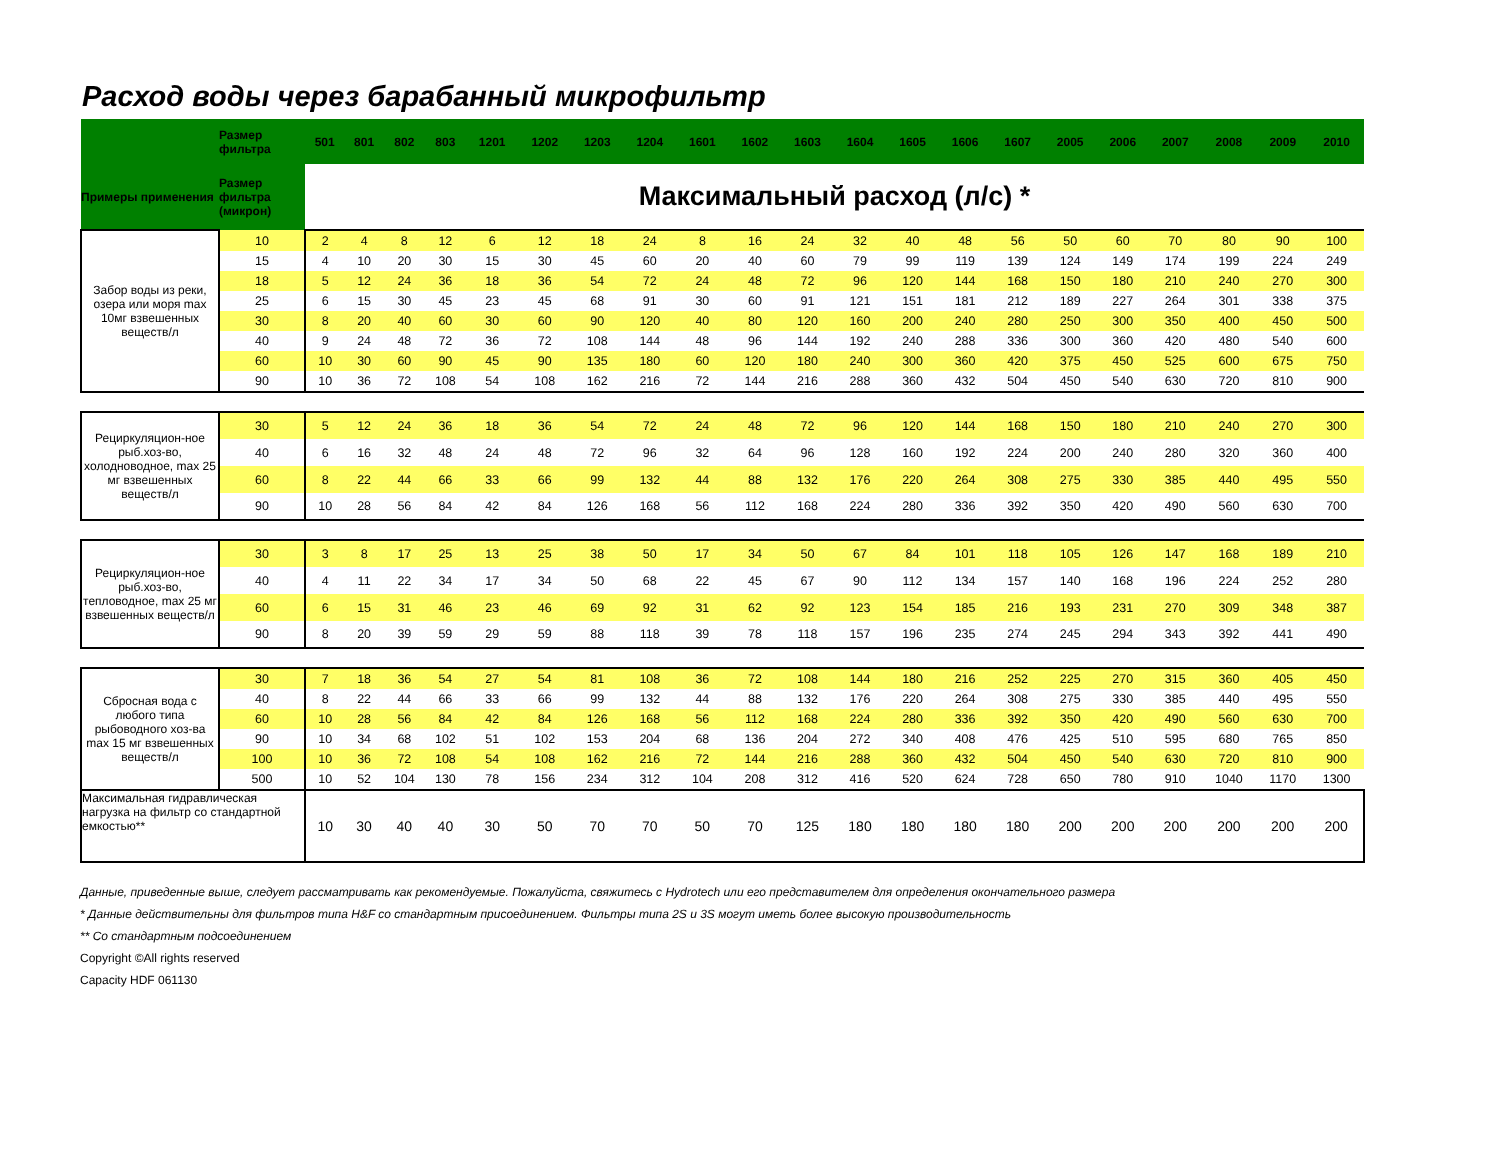Расход воды через барабанный микрофильтр
| | Размер фильтра | 501 | 801 | 802 | 803 | 1201 | 1202 | 1203 | 1204 | 1601 | 1602 | 1603 | 1604 | 1605 | 1606 | 1607 | 2005 | 2006 | 2007 | 2008 | 2009 | 2010 |
| --- | --- | --- | --- | --- | --- | --- | --- | --- | --- | --- | --- | --- | --- | --- | --- | --- | --- | --- | --- | --- | --- | --- |
| Примеры применения | Размер фильтра (микрон) | Максимальный расход (л/с) * | | | | | | | | | | | | | | | | | | | | |
| Забор воды из реки, озера или моря max 10мг взвешенных веществ/л | 10 | 2 | 4 | 8 | 12 | 6 | 12 | 18 | 24 | 8 | 16 | 24 | 32 | 40 | 48 | 56 | 50 | 60 | 70 | 80 | 90 | 100 |
| | 15 | 4 | 10 | 20 | 30 | 15 | 30 | 45 | 60 | 20 | 40 | 60 | 79 | 99 | 119 | 139 | 124 | 149 | 174 | 199 | 224 | 249 |
| | 18 | 5 | 12 | 24 | 36 | 18 | 36 | 54 | 72 | 24 | 48 | 72 | 96 | 120 | 144 | 168 | 150 | 180 | 210 | 240 | 270 | 300 |
| | 25 | 6 | 15 | 30 | 45 | 23 | 45 | 68 | 91 | 30 | 60 | 91 | 121 | 151 | 181 | 212 | 189 | 227 | 264 | 301 | 338 | 375 |
| | 30 | 8 | 20 | 40 | 60 | 30 | 60 | 90 | 120 | 40 | 80 | 120 | 160 | 200 | 240 | 280 | 250 | 300 | 350 | 400 | 450 | 500 |
| | 40 | 9 | 24 | 48 | 72 | 36 | 72 | 108 | 144 | 48 | 96 | 144 | 192 | 240 | 288 | 336 | 300 | 360 | 420 | 480 | 540 | 600 |
| | 60 | 10 | 30 | 60 | 90 | 45 | 90 | 135 | 180 | 60 | 120 | 180 | 240 | 300 | 360 | 420 | 375 | 450 | 525 | 600 | 675 | 750 |
| | 90 | 10 | 36 | 72 | 108 | 54 | 108 | 162 | 216 | 72 | 144 | 216 | 288 | 360 | 432 | 504 | 450 | 540 | 630 | 720 | 810 | 900 |
| Рециркуляцион-ное рыб.хоз-во, холодноводное, max 25 мг взвешенных веществ/л | 30 | 5 | 12 | 24 | 36 | 18 | 36 | 54 | 72 | 24 | 48 | 72 | 96 | 120 | 144 | 168 | 150 | 180 | 210 | 240 | 270 | 300 |
| | 40 | 6 | 16 | 32 | 48 | 24 | 48 | 72 | 96 | 32 | 64 | 96 | 128 | 160 | 192 | 224 | 200 | 240 | 280 | 320 | 360 | 400 |
| | 60 | 8 | 22 | 44 | 66 | 33 | 66 | 99 | 132 | 44 | 88 | 132 | 176 | 220 | 264 | 308 | 275 | 330 | 385 | 440 | 495 | 550 |
| | 90 | 10 | 28 | 56 | 84 | 42 | 84 | 126 | 168 | 56 | 112 | 168 | 224 | 280 | 336 | 392 | 350 | 420 | 490 | 560 | 630 | 700 |
| Рециркуляцион-ное рыб.хоз-во, тепловодное, max 25 мг взвешенных веществ/л | 30 | 3 | 8 | 17 | 25 | 13 | 25 | 38 | 50 | 17 | 34 | 50 | 67 | 84 | 101 | 118 | 105 | 126 | 147 | 168 | 189 | 210 |
| | 40 | 4 | 11 | 22 | 34 | 17 | 34 | 50 | 68 | 22 | 45 | 67 | 90 | 112 | 134 | 157 | 140 | 168 | 196 | 224 | 252 | 280 |
| | 60 | 6 | 15 | 31 | 46 | 23 | 46 | 69 | 92 | 31 | 62 | 92 | 123 | 154 | 185 | 216 | 193 | 231 | 270 | 309 | 348 | 387 |
| | 90 | 8 | 20 | 39 | 59 | 29 | 59 | 88 | 118 | 39 | 78 | 118 | 157 | 196 | 235 | 274 | 245 | 294 | 343 | 392 | 441 | 490 |
| Сбросная вода с любого типа рыбоводного хоз-ва max 15 мг взвешенных веществ/л | 30 | 7 | 18 | 36 | 54 | 27 | 54 | 81 | 108 | 36 | 72 | 108 | 144 | 180 | 216 | 252 | 225 | 270 | 315 | 360 | 405 | 450 |
| | 40 | 8 | 22 | 44 | 66 | 33 | 66 | 99 | 132 | 44 | 88 | 132 | 176 | 220 | 264 | 308 | 275 | 330 | 385 | 440 | 495 | 550 |
| | 60 | 10 | 28 | 56 | 84 | 42 | 84 | 126 | 168 | 56 | 112 | 168 | 224 | 280 | 336 | 392 | 350 | 420 | 490 | 560 | 630 | 700 |
| | 90 | 10 | 34 | 68 | 102 | 51 | 102 | 153 | 204 | 68 | 136 | 204 | 272 | 340 | 408 | 476 | 425 | 510 | 595 | 680 | 765 | 850 |
| | 100 | 10 | 36 | 72 | 108 | 54 | 108 | 162 | 216 | 72 | 144 | 216 | 288 | 360 | 432 | 504 | 450 | 540 | 630 | 720 | 810 | 900 |
| | 500 | 10 | 52 | 104 | 130 | 78 | 156 | 234 | 312 | 104 | 208 | 312 | 416 | 520 | 624 | 728 | 650 | 780 | 910 | 1040 | 1170 | 1300 |
| Максимальная гидравлическая нагрузка на фильтр со стандартной емкостью** | | 10 | 30 | 40 | 40 | 30 | 50 | 70 | 70 | 50 | 70 | 125 | 180 | 180 | 180 | 180 | 200 | 200 | 200 | 200 | 200 | 200 |
Данные, приведенные выше, следует рассматривать как рекомендуемые. Пожалуйста, свяжитесь с Hydrotech или его представителем для определения окончательного размера
* Данные действительны для фильтров типа H&F со стандартным присоединением. Фильтры типа 2S и 3S могут иметь более высокую производительность
** Со стандартным подсоединением
Copyright ©All rights reserved
Capacity HDF 061130